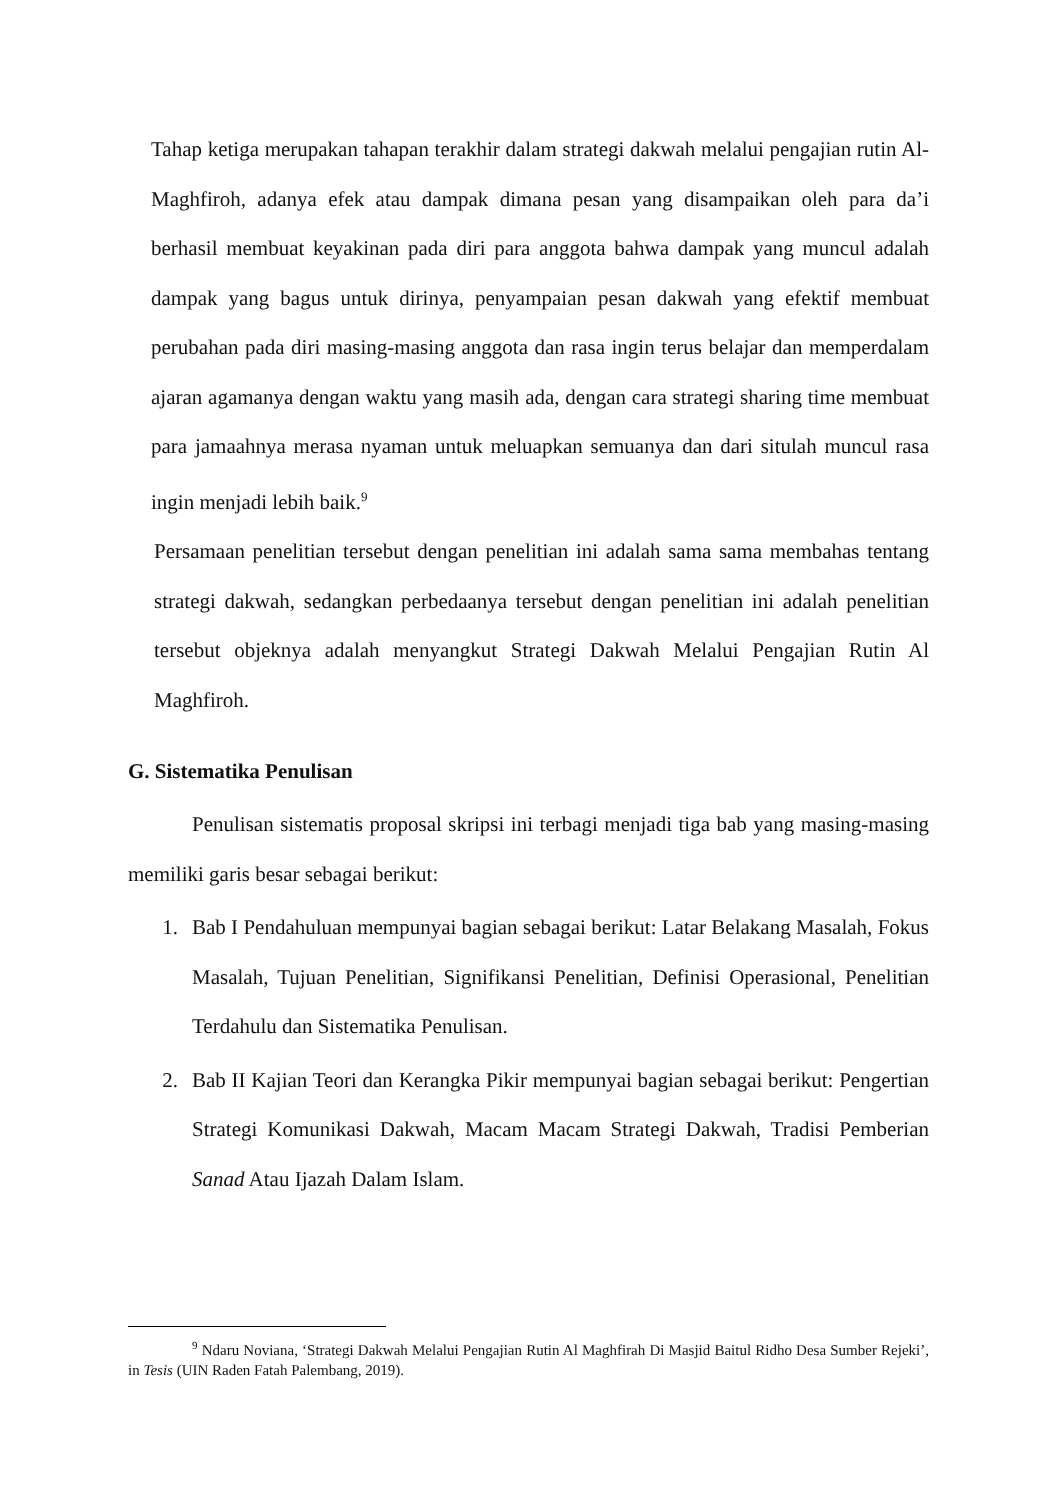Tahap ketiga merupakan tahapan terakhir dalam strategi dakwah melalui pengajian rutin Al-Maghfiroh, adanya efek atau dampak dimana pesan yang disampaikan oleh para da’i berhasil membuat keyakinan pada diri para anggota bahwa dampak yang muncul adalah dampak yang bagus untuk dirinya, penyampaian pesan dakwah yang efektif membuat perubahan pada diri masing-masing anggota dan rasa ingin terus belajar dan memperdalam ajaran agamanya dengan waktu yang masih ada, dengan cara strategi sharing time membuat para jamaahnya merasa nyaman untuk meluapkan semuanya dan dari situlah muncul rasa ingin menjadi lebih baik.<sup>9</sup>
Persamaan penelitian tersebut dengan penelitian ini adalah sama sama membahas tentang strategi dakwah, sedangkan perbedaanya tersebut dengan penelitian ini adalah penelitian tersebut objeknya adalah menyangkut Strategi Dakwah Melalui Pengajian Rutin Al Maghfiroh.
G. Sistematika Penulisan
Penulisan sistematis proposal skripsi ini terbagi menjadi tiga bab yang masing-masing memiliki garis besar sebagai berikut:
1. Bab I Pendahuluan mempunyai bagian sebagai berikut: Latar Belakang Masalah, Fokus Masalah, Tujuan Penelitian, Signifikansi Penelitian, Definisi Operasional, Penelitian Terdahulu dan Sistematika Penulisan.
2. Bab II Kajian Teori dan Kerangka Pikir mempunyai bagian sebagai berikut: Pengertian Strategi Komunikasi Dakwah, Macam Macam Strategi Dakwah, Tradisi Pemberian Sanad Atau Ijazah Dalam Islam.
<sup>9</sup> Ndaru Noviana, ‘Strategi Dakwah Melalui Pengajian Rutin Al Maghfirah Di Masjid Baitul Ridho Desa Sumber Rejeki’, in Tesis (UIN Raden Fatah Palembang, 2019).